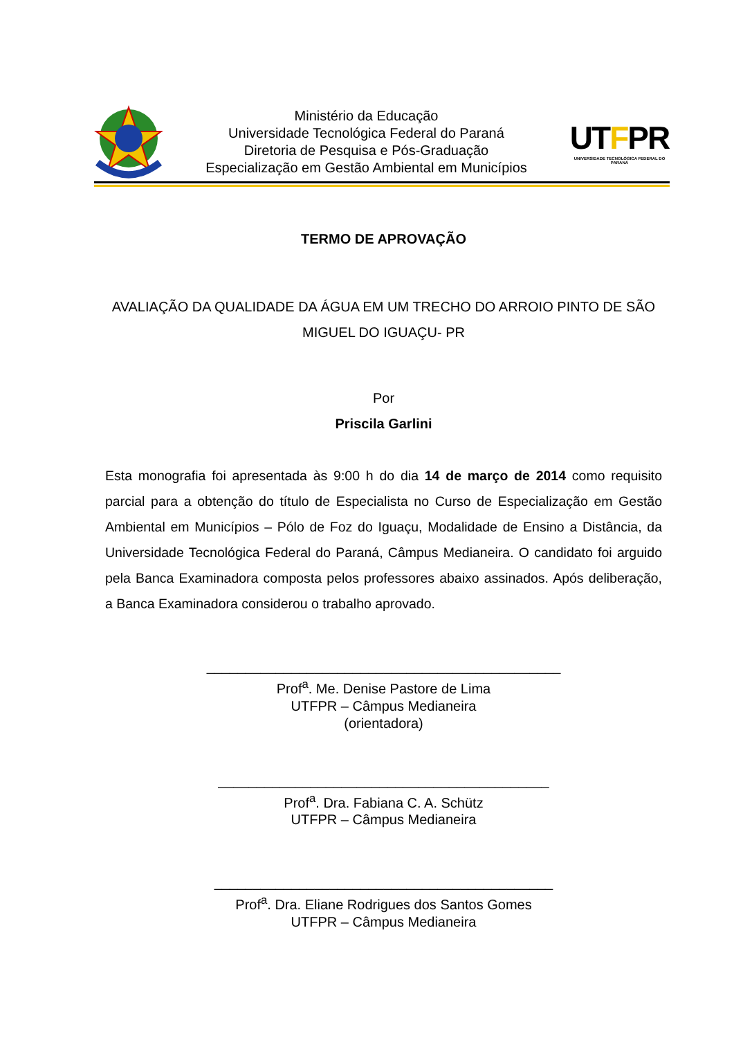Ministério da Educação
Universidade Tecnológica Federal do Paraná
Diretoria de Pesquisa e Pós-Graduação
Especialização em Gestão Ambiental em Municípios
UTFPR
UNIVERSIDADE TECNOLÓGICA FEDERAL DO PARANÁ
TERMO DE APROVAÇÃO
AVALIAÇÃO DA QUALIDADE DA ÁGUA EM UM TRECHO DO ARROIO PINTO DE SÃO MIGUEL DO IGUAÇU- PR
Por
Priscila Garlini
Esta monografia foi apresentada às 9:00 h do dia 14 de março de 2014 como requisito parcial para a obtenção do título de Especialista no Curso de Especialização em Gestão Ambiental em Municípios – Pólo de Foz do Iguaçu, Modalidade de Ensino a Distância, da Universidade Tecnológica Federal do Paraná, Câmpus Medianeira. O candidato foi arguido pela Banca Examinadora composta pelos professores abaixo assinados. Após deliberação, a Banca Examinadora considerou o trabalho aprovado.
______________________________________________
Prof<sup>a</sup>. Me. Denise Pastore de Lima
UTFPR – Câmpus Medianeira
(orientadora)
___________________________________________
Prof<sup>a</sup>. Dra. Fabiana C. A. Schütz
UTFPR – Câmpus Medianeira
____________________________________________
Prof<sup>a</sup>. Dra. Eliane Rodrigues dos Santos Gomes
UTFPR – Câmpus Medianeira